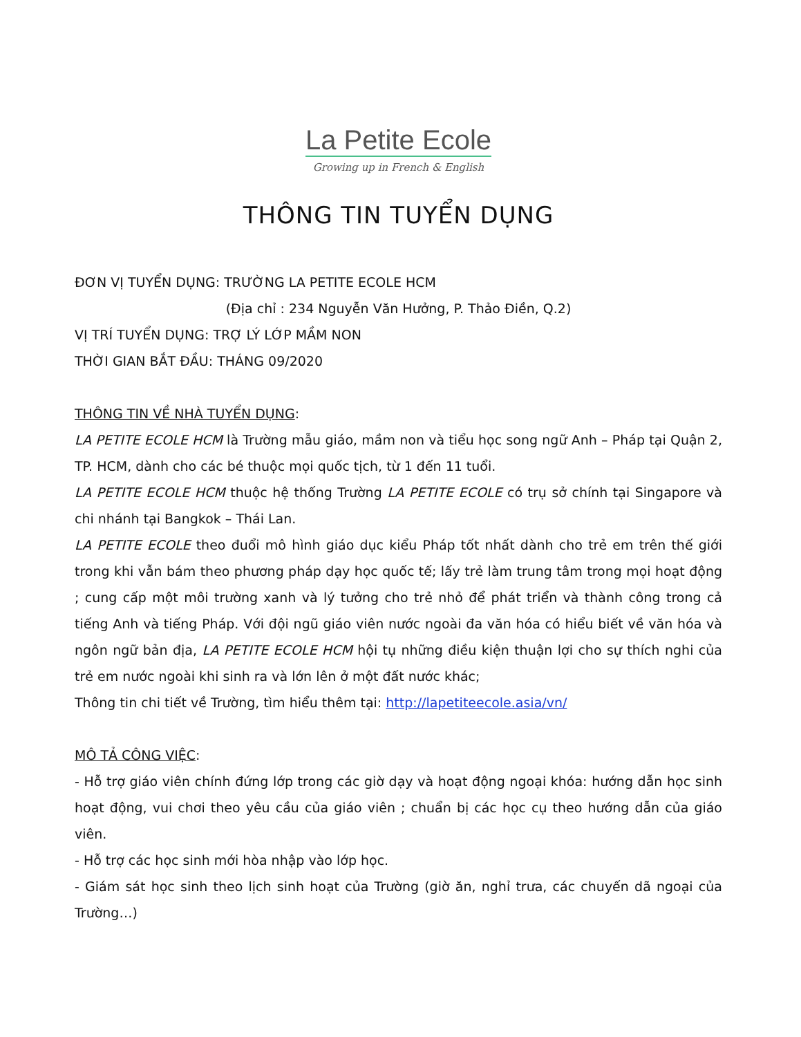La Petite Ecole
Growing up in French & English
THÔNG TIN TUYỂN DỤNG
ĐƠN VỊ TUYỂN DỤNG: TRƯỜNG LA PETITE ECOLE HCM
(Địa chỉ : 234 Nguyễn Văn Hưởng, P. Thảo Điền, Q.2)
VỊ TRÍ TUYỂN DỤNG: TRỢ LÝ LỚP MẦM NON
THỜI GIAN BẮT ĐẦU: THÁNG 09/2020
THÔNG TIN VỀ NHÀ TUYỂN DỤNG:
LA PETITE ECOLE HCM là Trường mẫu giáo, mầm non và tiểu học song ngữ Anh – Pháp tại Quận 2, TP. HCM, dành cho các bé thuộc mọi quốc tịch, từ 1 đến 11 tuổi.
LA PETITE ECOLE HCM thuộc hệ thống Trường LA PETITE ECOLE có trụ sở chính tại Singapore và chi nhánh tại Bangkok – Thái Lan.
LA PETITE ECOLE theo đuổi mô hình giáo dục kiểu Pháp tốt nhất dành cho trẻ em trên thế giới trong khi vẫn bám theo phương pháp dạy học quốc tế; lấy trẻ làm trung tâm trong mọi hoạt động ; cung cấp một môi trường xanh và lý tưởng cho trẻ nhỏ để phát triển và thành công trong cả tiếng Anh và tiếng Pháp. Với đội ngũ giáo viên nước ngoài đa văn hóa có hiểu biết về văn hóa và ngôn ngữ bản địa, LA PETITE ECOLE HCM hội tụ những điều kiện thuận lợi cho sự thích nghi của trẻ em nước ngoài khi sinh ra và lớn lên ở một đất nước khác;
Thông tin chi tiết về Trường, tìm hiểu thêm tại: http://lapetiteecole.asia/vn/
MÔ TẢ CÔNG VIỆC:
- Hỗ trợ giáo viên chính đứng lớp trong các giờ dạy và hoạt động ngoại khóa: hướng dẫn học sinh hoạt động, vui chơi theo yêu cầu của giáo viên ; chuẩn bị các học cụ theo hướng dẫn của giáo viên.
- Hỗ trợ các học sinh mới hòa nhập vào lớp học.
- Giám sát học sinh theo lịch sinh hoạt của Trường (giờ ăn, nghỉ trưa, các chuyến dã ngoại của Trường…)